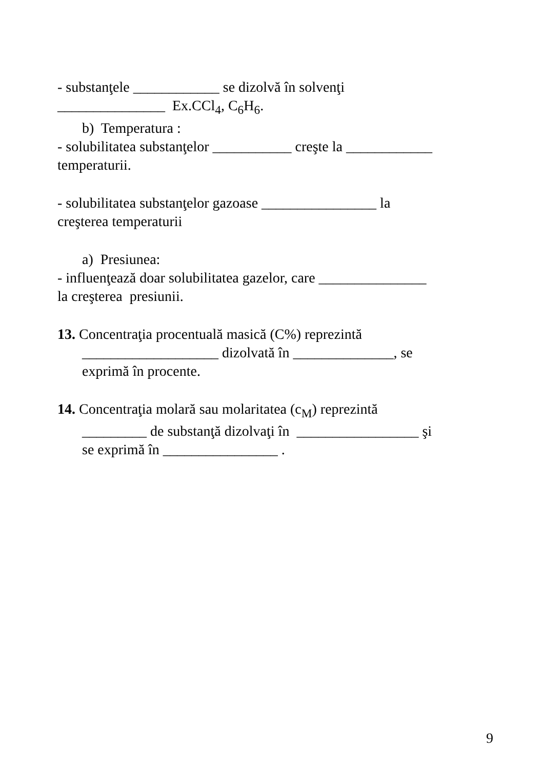- substanţele ____________ se dizolvă în solvenţi
_______________ Ex.CCl<sub>4</sub>, C<sub>6</sub>H<sub>6</sub>.
b) Temperatura :
- solubilitatea substanţelor ___________ creşte la ____________
temperaturii.
- solubilitatea substanţelor gazoase ________________ la
creşterea temperaturii
a) Presiunea:
- influenţează doar solubilitatea gazelor, care _______________
la creşterea presiunii.
13. Concentraţia procentuală masică (C%) reprezintă
___________________ dizolvată în ______________, se
exprimă în procente.
14. Concentraţia molară sau molaritatea (c<sub>M</sub>) reprezintă
_________ de substanţă dizolvaţi în _________________ şi
se exprimă în ________________ .
9